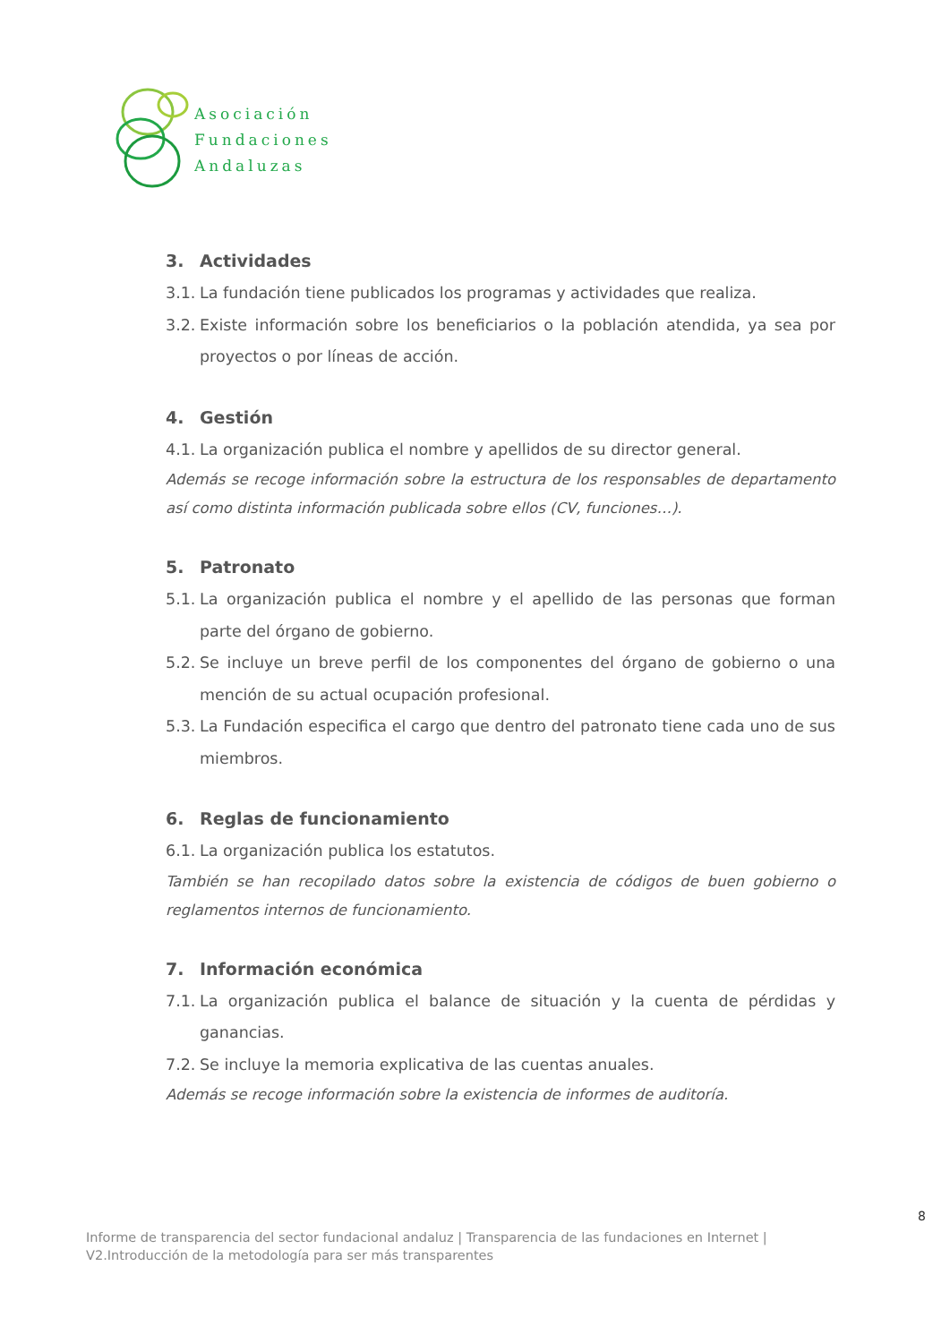Asociación
Fundaciones
Andaluzas
3. Actividades
3.1. La fundación tiene publicados los programas y actividades que realiza.
3.2. Existe información sobre los beneficiarios o la población atendida, ya sea por proyectos o por líneas de acción.
4. Gestión
4.1. La organización publica el nombre y apellidos de su director general.
Además se recoge información sobre la estructura de los responsables de departamento así como distinta información publicada sobre ellos (CV, funciones…).
5. Patronato
5.1. La organización publica el nombre y el apellido de las personas que forman parte del órgano de gobierno.
5.2. Se incluye un breve perfil de los componentes del órgano de gobierno o una mención de su actual ocupación profesional.
5.3. La Fundación especifica el cargo que dentro del patronato tiene cada uno de sus miembros.
6. Reglas de funcionamiento
6.1. La organización publica los estatutos.
También se han recopilado datos sobre la existencia de códigos de buen gobierno o reglamentos internos de funcionamiento.
7. Información económica
7.1. La organización publica el balance de situación y la cuenta de pérdidas y ganancias.
7.2. Se incluye la memoria explicativa de las cuentas anuales.
Además se recoge información sobre la existencia de informes de auditoría.
8
Informe de transparencia del sector fundacional andaluz | Transparencia de las fundaciones en Internet |
V2.Introducción de la metodología para ser más transparentes